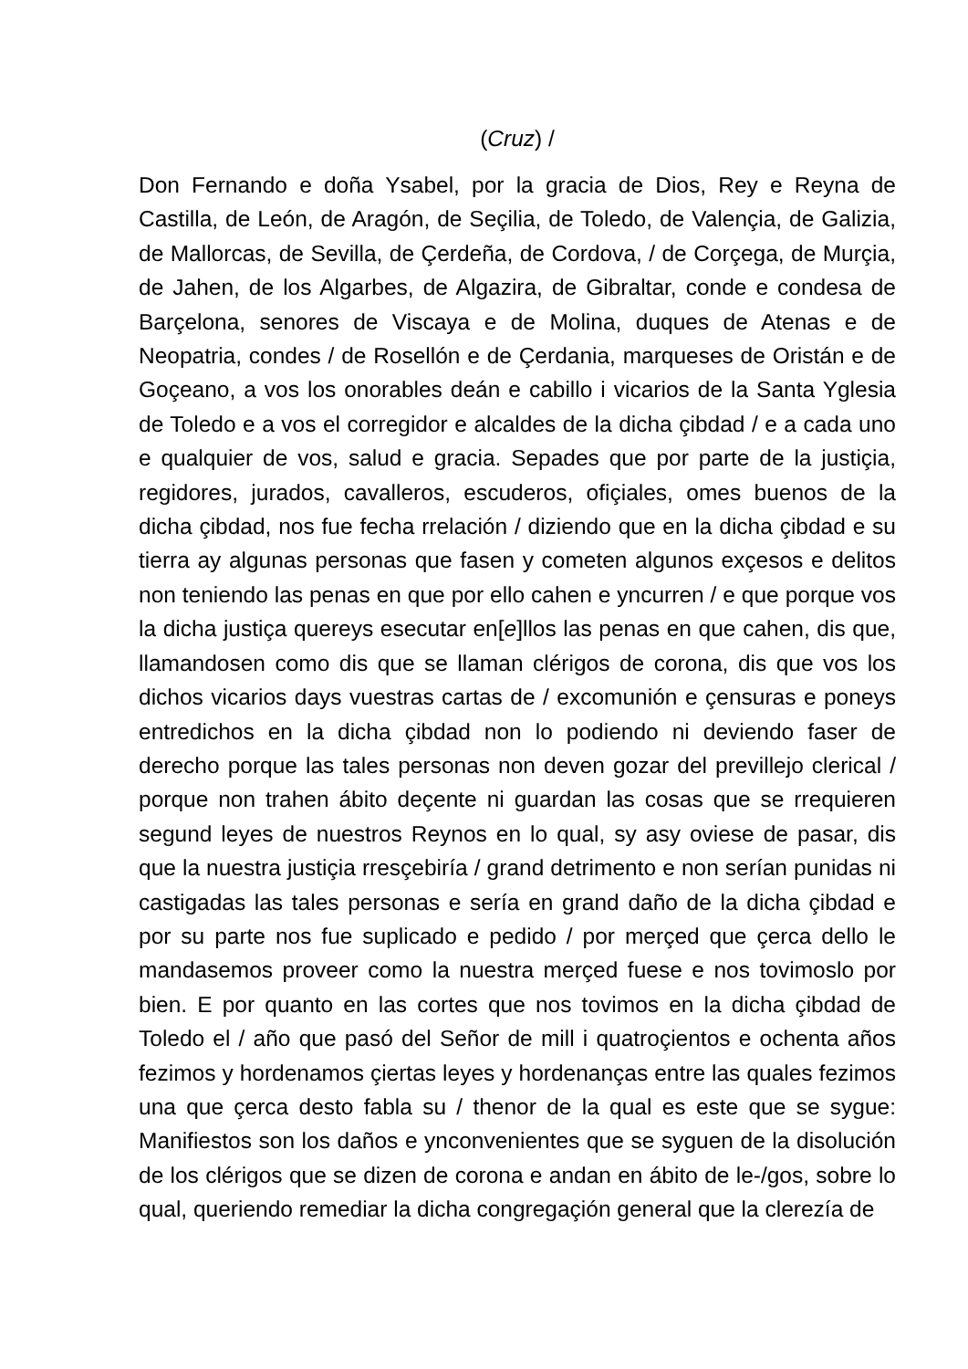(Cruz) /
Don Fernando e doña Ysabel, por la gracia de Dios, Rey e Reyna de Castilla, de León, de Aragón, de Seçilia, de Toledo, de Valençia, de Galizia, de Mallorcas, de Sevilla, de Çerdeña, de Cordova, / de Corçega, de Murçia, de Jahen, de los Algarbes, de Algazira, de Gibraltar, conde e condesa de Barçelona, senores de Viscaya e de Molina, duques de Atenas e de Neopatria, condes / de Rosellón e de Çerdania, marqueses de Oristán e de Goçeano, a vos los onorables deán e cabillo i vicarios de la Santa Yglesia de Toledo e a vos el corregidor e alcaldes de la dicha çibdad / e a cada uno e qualquier de vos, salud e gracia. Sepades que por parte de la justiçia, regidores, jurados, cavalleros, escuderos, ofiçiales, omes buenos de la dicha çibdad, nos fue fecha rrelación / diziendo que en la dicha çibdad e su tierra ay algunas personas que fasen y cometen algunos exçesos e delitos non teniendo las penas en que por ello cahen e yncurren / e que porque vos la dicha justiça quereys esecutar en[e]llos las penas en que cahen, dis que, llamandosen como dis que se llaman clérigos de corona, dis que vos los dichos vicarios days vuestras cartas de / excomunión e çensuras e poneys entredichos en la dicha çibdad non lo podiendo ni deviendo faser de derecho porque las tales personas non deven gozar del previllejo clerical / porque non trahen ábito deçente ni guardan las cosas que se rrequieren segund leyes de nuestros Reynos en lo qual, sy asy oviese de pasar, dis que la nuestra justiçia rresçebiría / grand detrimento e non serían punidas ni castigadas las tales personas e sería en grand daño de la dicha çibdad e por su parte nos fue suplicado e pedido / por merçed que çerca dello le mandasemos proveer como la nuestra merçed fuese e nos tovimoslo por bien. E por quanto en las cortes que nos tovimos en la dicha çibdad de Toledo el / año que pasó del Señor de mill i quatroçientos e ochenta años fezimos y hordenamos çiertas leyes y hordenanças entre las quales fezimos una que çerca desto fabla su / thenor de la qual es este que se sygue: Manifiestos son los daños e ynconvenientes que se syguen de la disolución de los clérigos que se dizen de corona e andan en ábito de le-/gos, sobre lo qual, queriendo remediar la dicha congregaçión general que la clerezía de